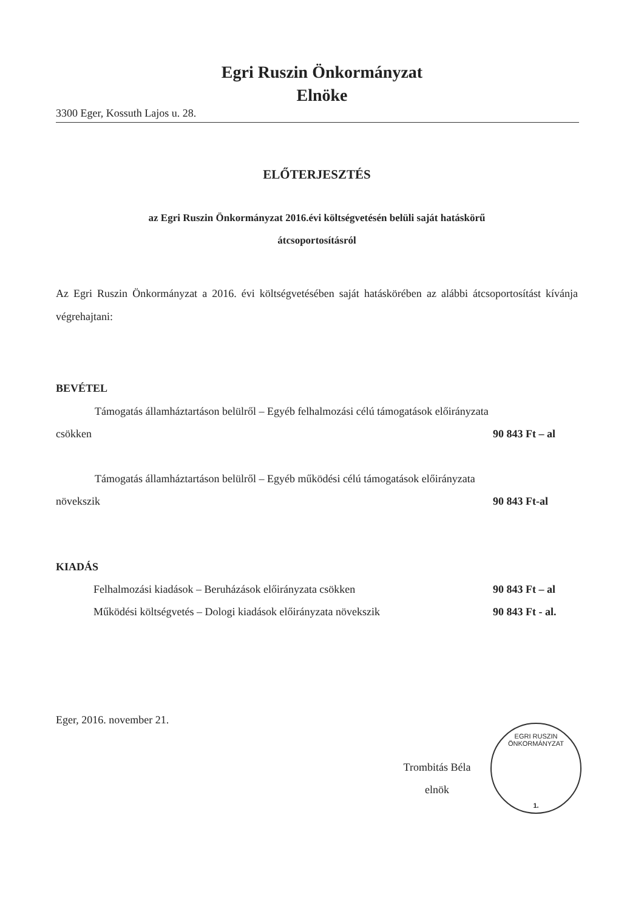Egri Ruszin Önkormányzat
Elnöke
3300 Eger, Kossuth Lajos u. 28.
ELŐTERJESZTÉS
az Egri Ruszin Önkormányzat 2016.évi költségvetésén belüli saját hatáskörű
átcsoportosításról
Az Egri Ruszin Önkormányzat a 2016. évi költségvetésében saját hatáskörében az alábbi átcsoportosítást kívánja végrehajtani:
BEVÉTEL
Támogatás államháztartáson belülről – Egyéb felhalmozási célú támogatások előirányzata
csökken 90 843 Ft – al
Támogatás államháztartáson belülről – Egyéb működési célú támogatások előirányzata
növekszik 90 843 Ft-al
KIADÁS
Felhalmozási kiadások – Beruházások előirányzata csökken 90 843 Ft – al
Működési költségvetés – Dologi kiadások előirányzata növekszik 90 843 Ft - al.
Eger, 2016. november 21.
Trombitás Béla
elnök
EGRI RUSZIN ÖNKORMÁNYZAT
1.